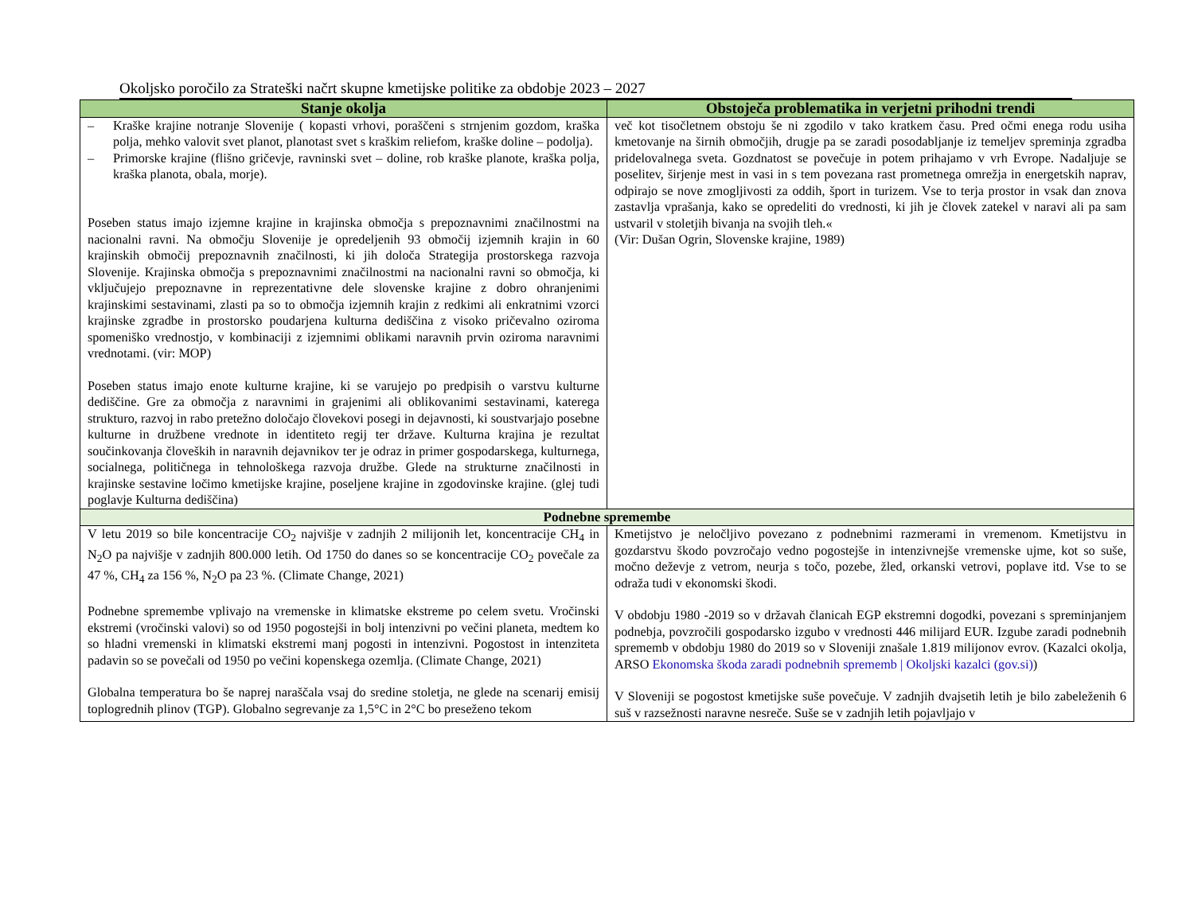Okoljsko poročilo za Strateški načrt skupne kmetijske politike za obdobje 2023 – 2027
| Stanje okolja | Obstoječa problematika in verjetni prihodni trendi |
| --- | --- |
| – Kraške krajine notranje Slovenije ( kopasti vrhovi, poraščeni s strnjenim gozdom, kraška polja, mehko valovit svet planot, planotast svet s kraškim reliefom, kraške doline – podolja). – Primorske krajine (flišno gričevje, ravninski svet – doline, rob kraške planote, kraška polja, kraška planota, obala, morje). Poseben status imajo izjemne krajine in krajinska območja s prepoznavnimi značilnostmi na nacionalni ravni. Na območju Slovenije je opredeljenih 93 območij izjemnih krajin in 60 krajinskih območij prepoznavnih značilnosti, ki jih določa Strategija prostorskega razvoja Slovenije. Krajinska območja s prepoznavnimi značilnostmi na nacionalni ravni so območja, ki vključujejo prepoznavne in reprezentativne dele slovenske krajine z dobro ohranjenimi krajinskimi sestavinami, zlasti pa so to območja izjemnih krajin z redkimi ali enkratnimi vzorci krajinske zgradbe in prostorsko poudarjena kulturna dediščina z visoko pričevalno oziroma spomeniško vrednostjo, v kombinaciji z izjemnimi oblikami naravnih prvin oziroma naravnimi vrednotami. (vir: MOP) Poseben status imajo enote kulturne krajine, ki se varujejo po predpisih o varstvu kulturne dediščine. Gre za območja z naravnimi in grajenimi ali oblikovanimi sestavinami, katerega strukturo, razvoj in rabo pretežno določajo človekovi posegi in dejavnosti, ki soustvarjajo posebne kulturne in družbene vrednote in identiteto regij ter države. Kulturna krajina je rezultat součinkovanja človeških in naravnih dejavnikov ter je odraz in primer gospodarskega, kulturnega, socialnega, političnega in tehnološkega razvoja družbe. Glede na strukturne značilnosti in krajinske sestavine ločimo kmetijske krajine, poseljene krajine in zgodovinske krajine. (glej tudi poglavje Kulturna dediščina) | več kot tisočletnem obstoju še ni zgodilo v tako kratkem času. Pred očmi enega rodu usiha kmetovanje na širnih območjih, drugje pa se zaradi posodabljanje iz temeljev spreminja zgradba pridelovalnega sveta. Gozdnatost se povečuje in potem prihajamo v vrh Evrope. Nadaljuje se poselitev, širjenje mest in vasi in s tem povezana rast prometnega omrežja in energetskih naprav, odpirajo se nove zmogljivosti za oddih, šport in turizem. Vse to terja prostor in vsak dan znova zastavlja vprašanja, kako se opredeliti do vrednosti, ki jih je človek zatekel v naravi ali pa sam ustvaril v stoletjih bivanja na svojih tleh.« (Vir: Dušan Ogrin, Slovenske krajine, 1989) |
| Podnebne spremembe | |
| V letu 2019 so bile koncentracije CO<sub>2</sub> najvišje v zadnjih 2 milijonih let, koncentracije CH<sub>4</sub> in N<sub>2</sub>O pa najvišje v zadnjih 800.000 letih. Od 1750 do danes so se koncentracije CO<sub>2</sub> povečale za 47 %, CH<sub>4</sub> za 156 %, N<sub>2</sub>O pa 23 %. (Climate Change, 2021) Podnebne spremembe vplivajo na vremenske in klimatske ekstreme po celem svetu. Vročinski ekstremi (vročinski valovi) so od 1950 pogostejši in bolj intenzivni po večini planeta, medtem ko so hladni vremenski in klimatski ekstremi manj pogosti in intenzivni. Pogostost in intenziteta padavin so se povečali od 1950 po večini kopenskega ozemlja. (Climate Change, 2021) Globalna temperatura bo še naprej naraščala vsaj do sredine stoletja, ne glede na scenarij emisij toplogrednih plinov (TGP). Globalno segrevanje za 1,5°C in 2°C bo preseženo tekom | Kmetijstvo je neločljivo povezano z podnebnimi razmerami in vremenom. Kmetijstvu in gozdarstvu škodo povzročajo vedno pogostejše in intenzivnejše vremenske ujme, kot so suše, močno deževje z vetrom, neurja s točo, pozebe, žled, orkanski vetrovi, poplave itd. Vse to se odraža tudi v ekonomski škodi. V obdobju 1980 -2019 so v državah članicah EGP ekstremni dogodki, povezani s spreminjanjem podnebja, povzročili gospodarsko izgubo v vrednosti 446 milijard EUR. Izgube zaradi podnebnih sprememb v obdobju 1980 do 2019 so v Sloveniji znašale 1.819 milijonov evrov. (Kazalci okolja, ARSO Ekonomska škoda zaradi podnebnih sprememb / Okoljski kazalci (gov.si) ) V Sloveniji se pogostost kmetijske suše povečuje. V zadnjih dvajsetih letih je bilo zabeleženih 6 suš v razsežnosti naravne nesreče. Suše se v zadnjih letih pojavljajo v |